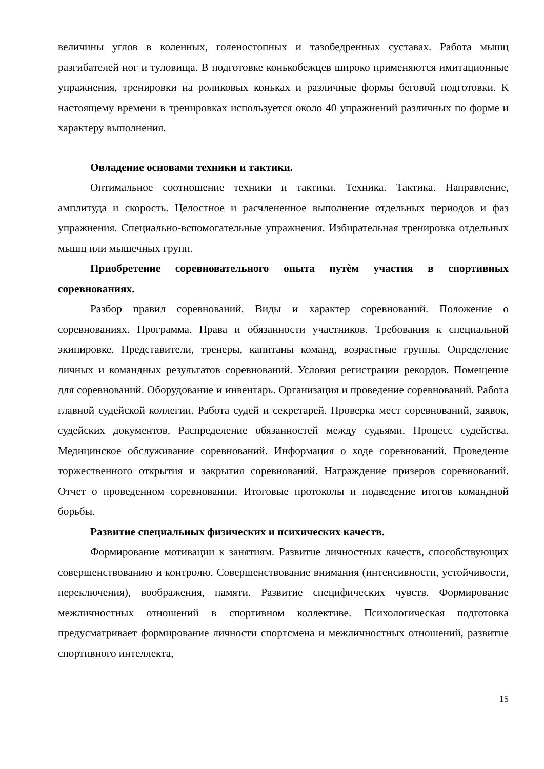величины углов в коленных, голеностопных и тазобедренных суставах. Работа мышц разгибателей ног и туловища. В подготовке конькобежцев широко применяются имитационные упражнения, тренировки на роликовых коньках и различные формы беговой подготовки. К настоящему времени в тренировках используется около 40 упражнений различных по форме и характеру выполнения.
Овладение основами техники и тактики.
Оптимальное соотношение техники и тактики. Техника. Тактика. Направление, амплитуда и скорость. Целостное и расчлененное выполнение отдельных периодов и фаз упражнения. Специально-вспомогательные упражнения. Избирательная тренировка отдельных мышц или мышечных групп.
Приобретение соревновательного опыта путѐм участия в спортивных соревнованиях.
Разбор правил соревнований. Виды и характер соревнований. Положение о соревнованиях. Программа. Права и обязанности участников. Требования к специальной экипировке. Представители, тренеры, капитаны команд, возрастные группы. Определение личных и командных результатов соревнований. Условия регистрации рекордов. Помещение для соревнований. Оборудование и инвентарь. Организация и проведение соревнований. Работа главной судейской коллегии. Работа судей и секретарей. Проверка мест соревнований, заявок, судейских документов. Распределение обязанностей между судьями. Процесс судейства. Медицинское обслуживание соревнований. Информация о ходе соревнований. Проведение торжественного открытия и закрытия соревнований. Награждение призеров соревнований. Отчет о проведенном соревновании. Итоговые протоколы и подведение итогов командной борьбы.
Развитие специальных физических и психических качеств.
Формирование мотивации к занятиям. Развитие личностных качеств, способствующих совершенствованию и контролю. Совершенствование внимания (интенсивности, устойчивости, переключения), воображения, памяти. Развитие специфических чувств. Формирование межличностных отношений в спортивном коллективе. Психологическая подготовка предусматривает формирование личности спортсмена и межличностных отношений, развитие спортивного интеллекта,
15